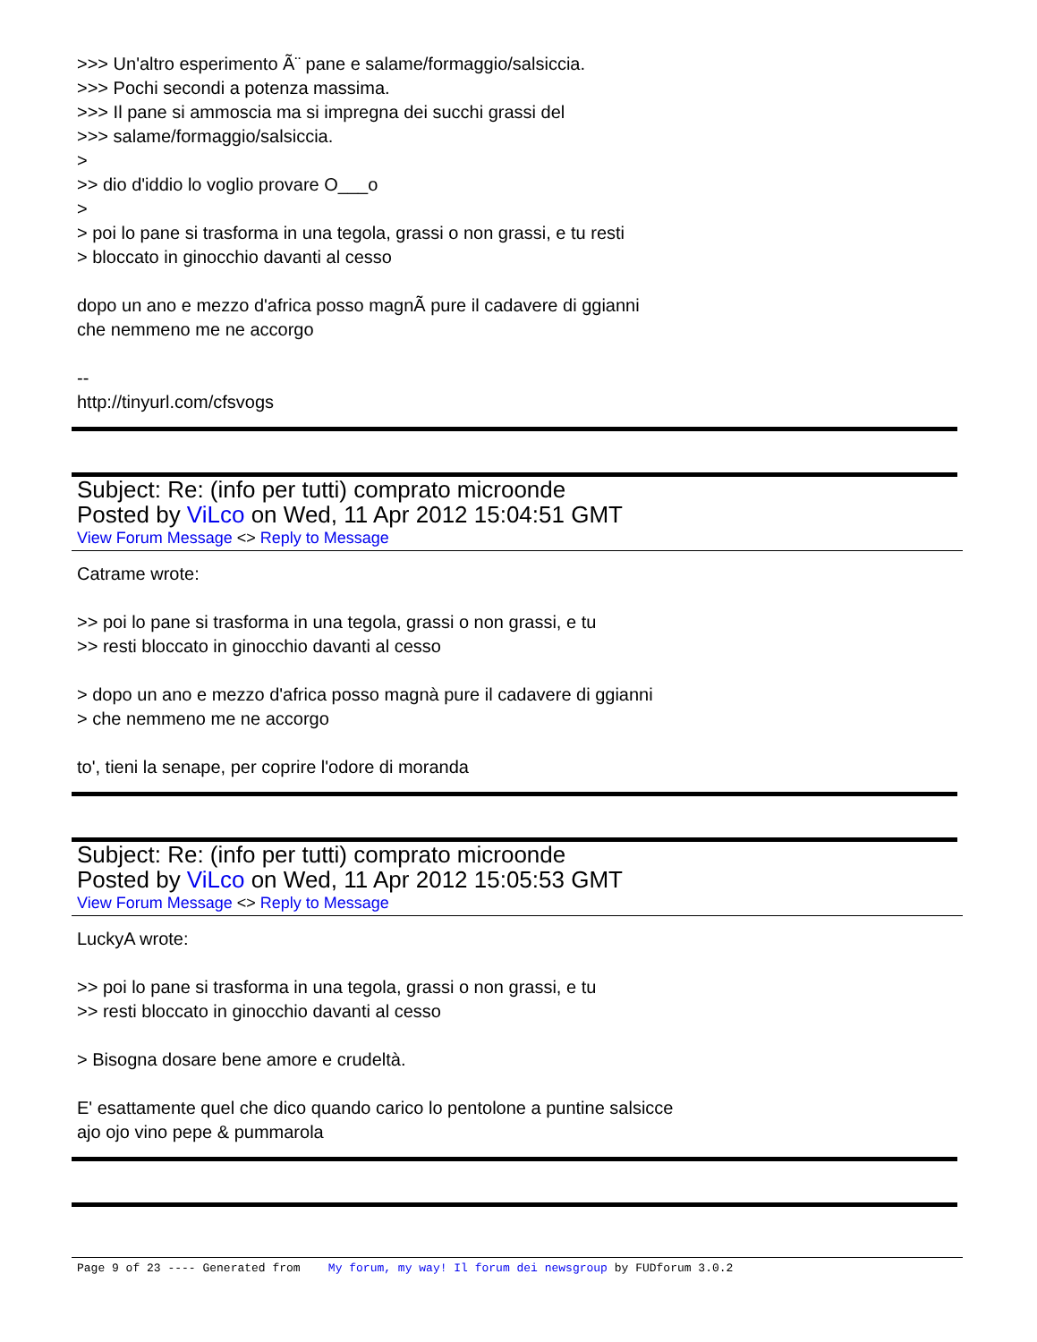>>> Un'altro esperimento Ã¨ pane e salame/formaggio/salsiccia.
>>> Pochi secondi a potenza massima.
>>> Il pane si ammoscia ma si impregna dei succhi grassi del
>>> salame/formaggio/salsiccia.
>
>> dio d'iddio lo voglio provare O___o
>
> poi lo pane si trasforma in una tegola, grassi o non grassi, e tu resti
> bloccato in ginocchio davanti al cesso
dopo un ano e mezzo d'africa posso magnÃ pure il cadavere di ggianni
che nemmeno me ne accorgo
--
http://tinyurl.com/cfsvogs
Subject: Re: (info per tutti) comprato microonde
Posted by ViLco on Wed, 11 Apr 2012 15:04:51 GMT
View Forum Message <> Reply to Message
Catrame wrote:
>> poi lo pane si trasforma in una tegola, grassi o non grassi, e tu
>> resti bloccato in ginocchio davanti al cesso
> dopo un ano e mezzo d'africa posso magnà pure il cadavere di ggianni
> che nemmeno me ne accorgo
to', tieni la senape, per coprire l'odore di moranda
Subject: Re: (info per tutti) comprato microonde
Posted by ViLco on Wed, 11 Apr 2012 15:05:53 GMT
View Forum Message <> Reply to Message
LuckyA wrote:
>> poi lo pane si trasforma in una tegola, grassi o non grassi, e tu
>> resti bloccato in ginocchio davanti al cesso
> Bisogna dosare bene amore e crudeltà.
E' esattamente quel che dico quando carico lo pentolone a puntine salsicce
ajo ojo vino pepe & pummarola
Page 9 of 23 ---- Generated from My forum, my way! Il forum dei newsgroup by FUDforum 3.0.2